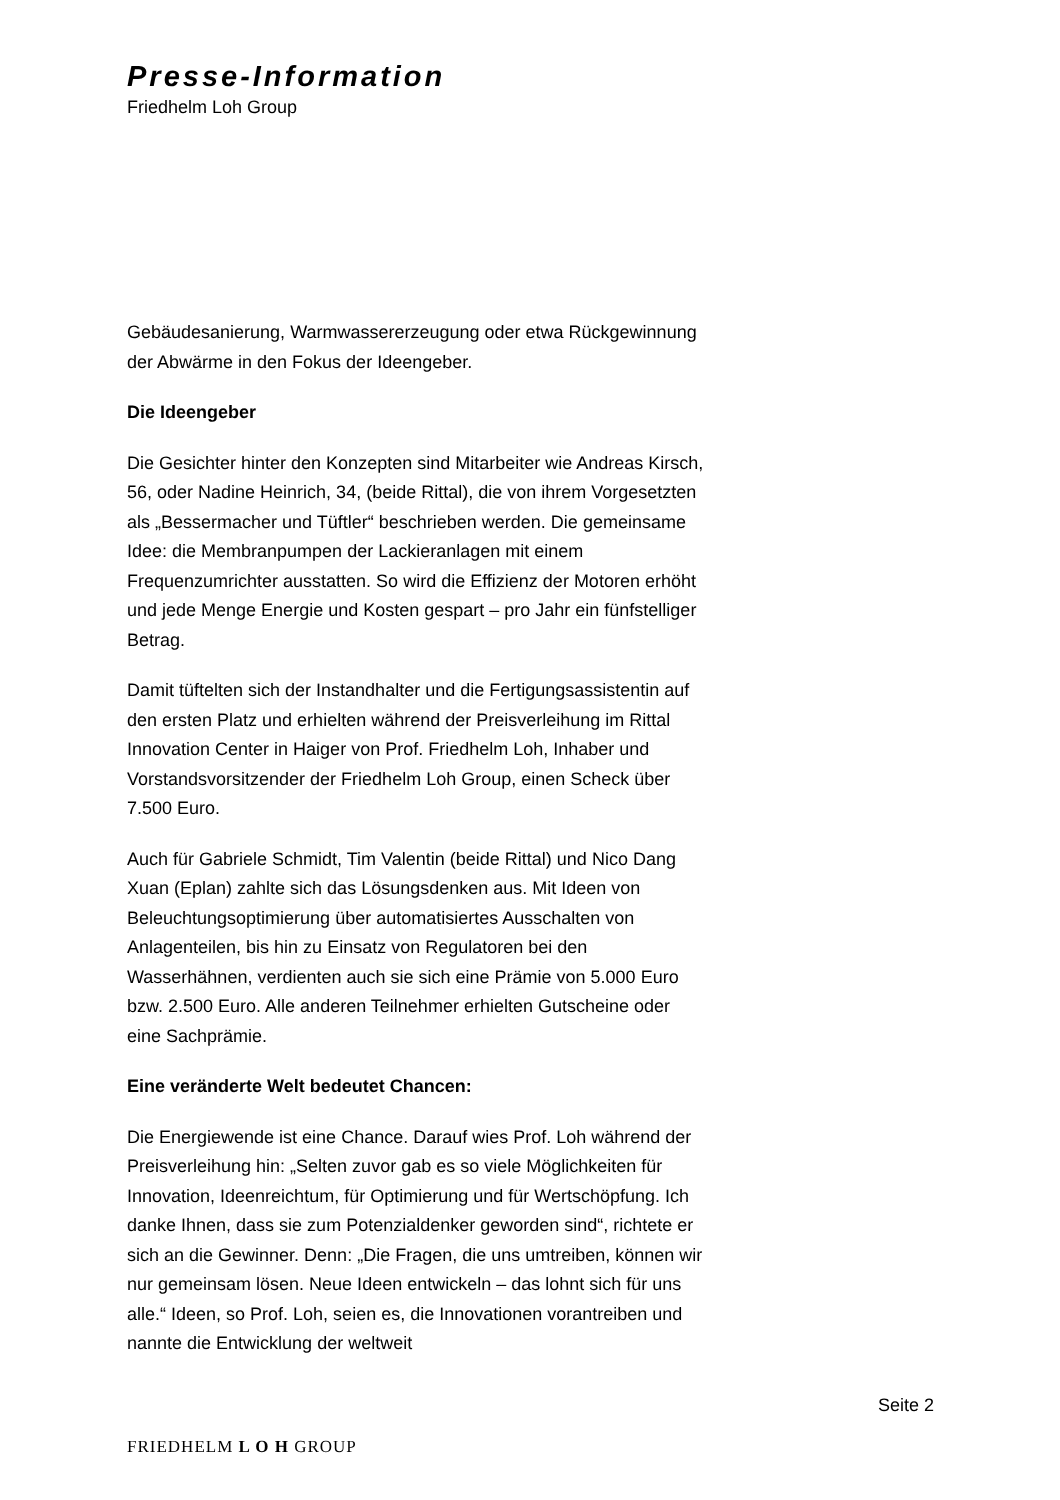Presse-Information
Friedhelm Loh Group
Gebäudesanierung, Warmwassererzeugung oder etwa Rückgewinnung der Abwärme in den Fokus der Ideengeber.
Die Ideengeber
Die Gesichter hinter den Konzepten sind Mitarbeiter wie Andreas Kirsch, 56, oder Nadine Heinrich, 34, (beide Rittal), die von ihrem Vorgesetzten als „Bessermacher und Tüftler“ beschrieben werden. Die gemeinsame Idee: die Membranpumpen der Lackieranlagen mit einem Frequenzumrichter ausstatten. So wird die Effizienz der Motoren erhöht und jede Menge Energie und Kosten gespart – pro Jahr ein fünfstelliger Betrag.
Damit tüftelten sich der Instandhalter und die Fertigungsassistentin auf den ersten Platz und erhielten während der Preisverleihung im Rittal Innovation Center in Haiger von Prof. Friedhelm Loh, Inhaber und Vorstandsvorsitzender der Friedhelm Loh Group, einen Scheck über 7.500 Euro.
Auch für Gabriele Schmidt, Tim Valentin (beide Rittal) und Nico Dang Xuan (Eplan) zahlte sich das Lösungsdenken aus. Mit Ideen von Beleuchtungsoptimierung über automatisiertes Ausschalten von Anlagenteilen, bis hin zu Einsatz von Regulatoren bei den Wasserhähnen, verdienten auch sie sich eine Prämie von 5.000 Euro bzw. 2.500 Euro. Alle anderen Teilnehmer erhielten Gutscheine oder eine Sachprämie.
Eine veränderte Welt bedeutet Chancen:
Die Energiewende ist eine Chance. Darauf wies Prof. Loh während der Preisverleihung hin: „Selten zuvor gab es so viele Möglichkeiten für Innovation, Ideenreichtum, für Optimierung und für Wertschöpfung. Ich danke Ihnen, dass sie zum Potenzialdenker geworden sind“, richtete er sich an die Gewinner. Denn: „Die Fragen, die uns umtreiben, können wir nur gemeinsam lösen. Neue Ideen entwickeln – das lohnt sich für uns alle.“ Ideen, so Prof. Loh, seien es, die Innovationen vorantreiben und nannte die Entwicklung der weltweit
Seite 2
FRIEDHELM L O H GROUP